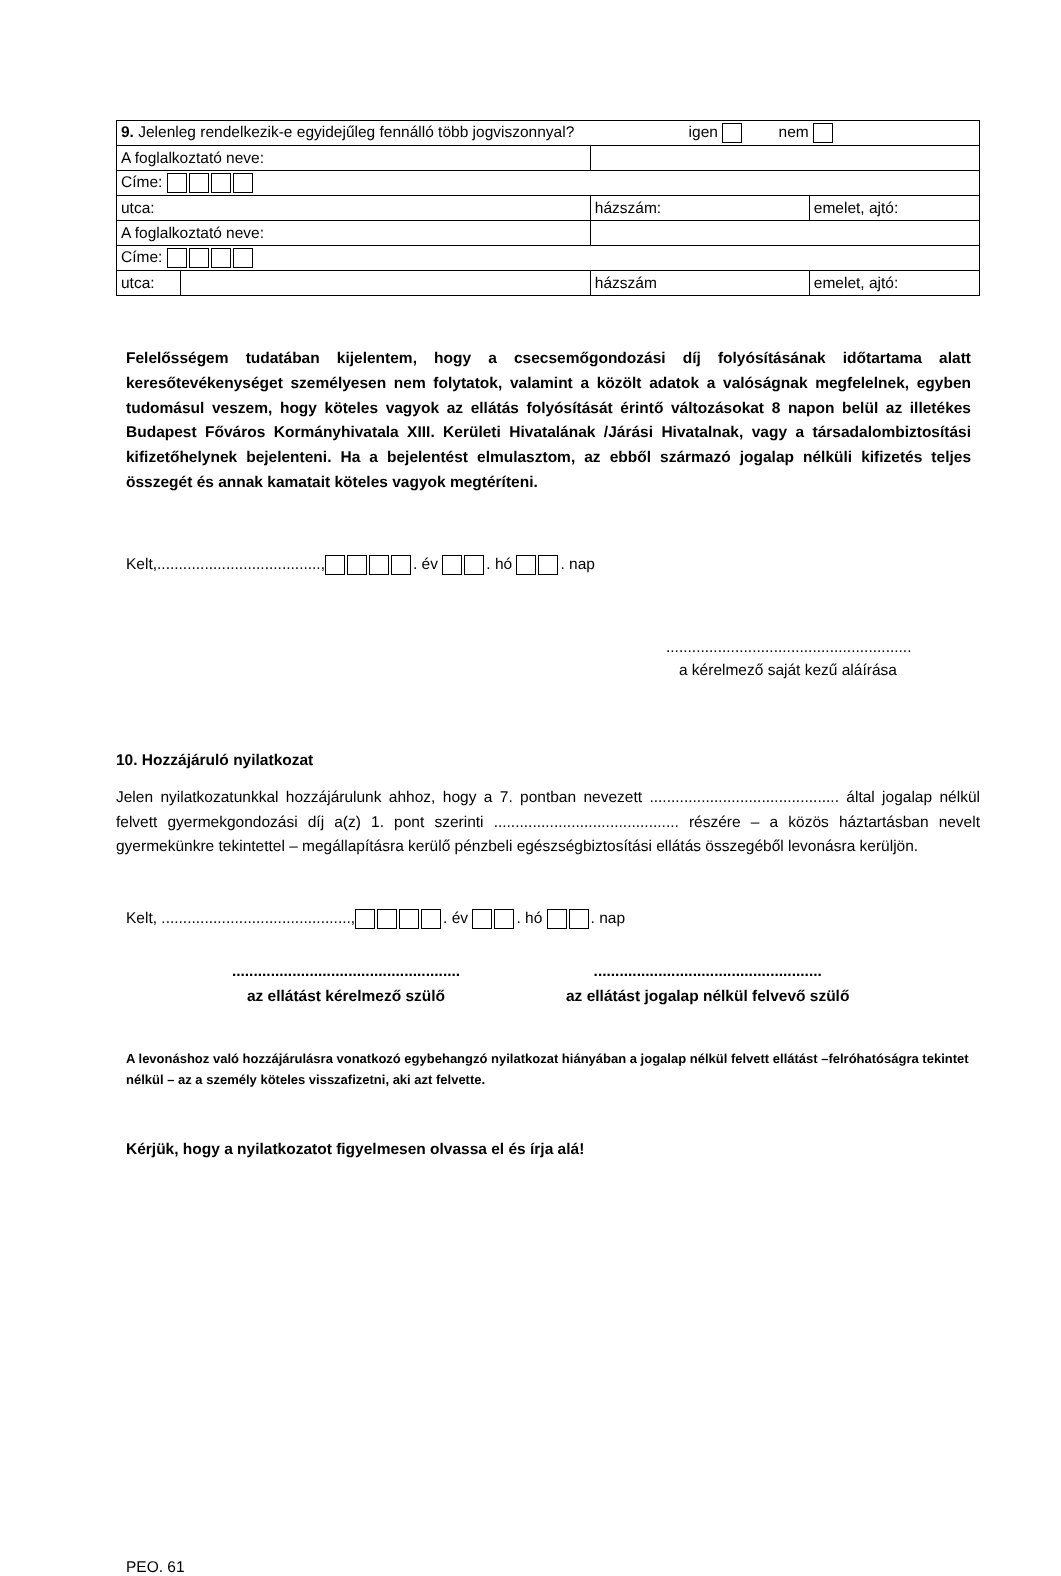| 9. Jelenleg rendelkezik-e egyidejűleg fennálló több jogviszonnyal? igen nem | | | |
| A foglalkoztató neve: | | | |
| Címe: | | | |
| utca: | | házszám: | emelet, ajtó: |
| A foglalkoztató neve: | | | |
| Címe: | | | |
| utca: | | házszám | emelet, ajtó: |
Felelősségem tudatában kijelentem, hogy a csecsemőgondozási díj folyósításának időtartama alatt keresőtevékenységet személyesen nem folytatok, valamint a közölt adatok a valóságnak megfelelnek, egyben tudomásul veszem, hogy köteles vagyok az ellátás folyósítását érintő változásokat 8 napon belül az illetékes Budapest Főváros Kormányhivatala XIII. Kerületi Hivatalának /Járási Hivatalnak, vagy a társadalombiztosítási kifizetőhelynek bejelenteni. Ha a bejelentést elmulasztom, az ebből származó jogalap nélküli kifizetés teljes összegét és annak kamatait köteles vagyok megtéríteni.
Kelt,......................................, . év . hó . nap
.........................................................
a kérelmező saját kezű aláírása
10. Hozzájáruló nyilatkozat
Jelen nyilatkozatunkkal hozzájárulunk ahhoz, hogy a 7. pontban nevezett ............................................ által jogalap nélkül felvett gyermekgondozási díj a(z) 1. pont szerinti ........................................... részére – a közös háztartásban nevelt gyermekünkre tekintettel – megállapításra kerülő pénzbeli egészségbiztosítási ellátás összegéből levonásra kerüljön.
Kelt, ............................................, . év . hó . nap
.....................................................
az ellátást kérelmező szülő
.....................................................
az ellátást jogalap nélkül felvevő szülő
A levonáshoz való hozzájárulásra vonatkozó egybehangzó nyilatkozat hiányában a jogalap nélkül felvett ellátást –felróhatóságra tekintet nélkül – az a személy köteles visszafizetni, aki azt felvette.
Kérjük, hogy a nyilatkozatot figyelmesen olvassa el és írja alá!
PEO. 61